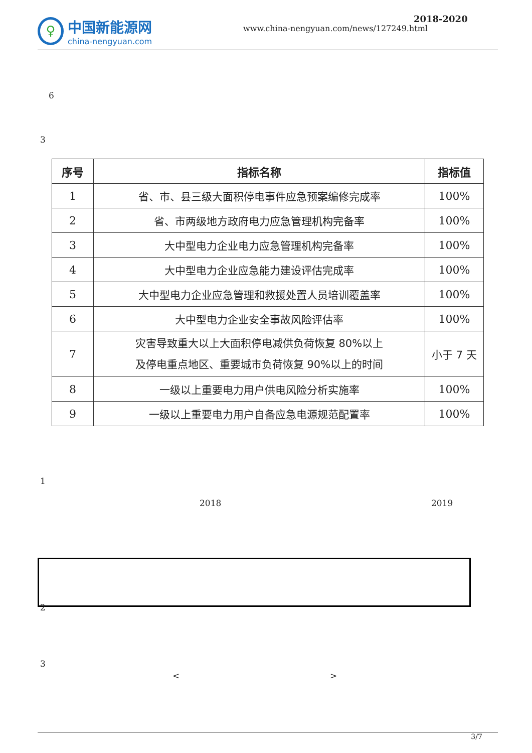♀
中国新能源网
china-nengyuan.com
2018-2020
www.china-nengyuan.com/news/127249.html
6
3
| 序号 | 指标名称 | 指标值 |
| --- | --- | --- |
| 1 | 省、市、县三级大面积停电事件应急预案编修完成率 | 100% |
| 2 | 省、市两级地方政府电力应急管理机构完备率 | 100% |
| 3 | 大中型电力企业电力应急管理机构完备率 | 100% |
| 4 | 大中型电力企业应急能力建设评估完成率 | 100% |
| 5 | 大中型电力企业应急管理和救援处置人员培训覆盖率 | 100% |
| 6 | 大中型电力企业安全事故风险评估率 | 100% |
| 7 | 灾害导致重大以上大面积停电减供负荷恢复 80%以上 及停电重点地区、重要城市负荷恢复 90%以上的时间 | 小于 7 天 |
| 8 | 一级以上重要电力用户供电风险分析实施率 | 100% |
| 9 | 一级以上重要电力用户自备应急电源规范配置率 | 100% |
1
2018 2019
2
3
< >
3/7